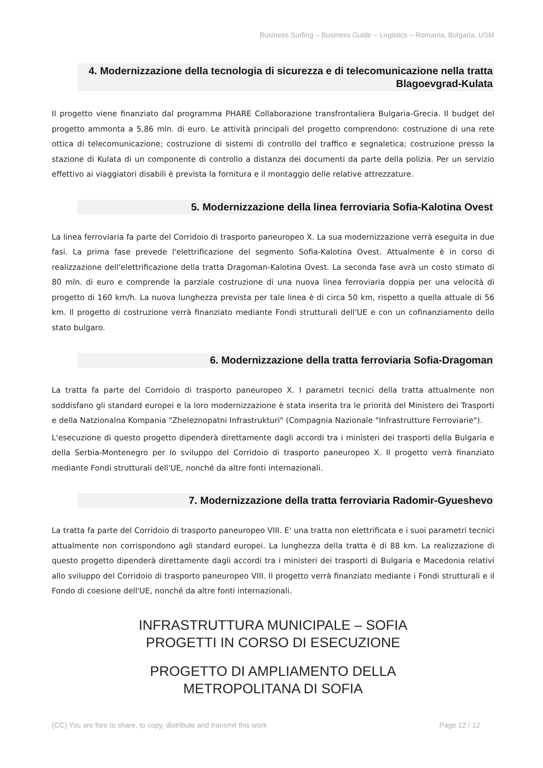Business Surfing – Business Guide – Logistics – Romania, Bulgaria, USM
4. Modernizzazione della tecnologia di sicurezza e di telecomunicazione nella tratta Blagoevgrad-Kulata
Il progetto viene finanziato dal programma PHARE Collaborazione transfrontaliera Bulgaria-Grecia. Il budget del progetto ammonta a 5,86 mln. di euro. Le attività principali del progetto comprendono: costruzione di una rete ottica di telecomunicazione; costruzione di sistemi di controllo del traffico e segnaletica; costruzione presso la stazione di Kulata di un componente di controllo a distanza dei documenti da parte della polizia. Per un servizio effettivo ai viaggiatori disabili è prevista la fornitura e il montaggio delle relative attrezzature.
5. Modernizzazione della linea ferroviaria Sofia-Kalotina Ovest
La linea ferroviaria fa parte del Corridoio di trasporto paneuropeo X. La sua modernizzazione verrà eseguita in due fasi. La prima fase prevede l'elettrificazione del segmento Sofia-Kalotina Ovest. Attualmente è in corso di realizzazione dell'elettrificazione della tratta Dragoman-Kalotina Ovest. La seconda fase avrà un costo stimato di 80 mln. di euro e comprende la parziale costruzione di una nuova linea ferroviaria doppia per una velocità di progetto di 160 km/h. La nuova lunghezza prevista per tale linea è di circa 50 km, rispetto a quella attuale di 56 km. Il progetto di costruzione verrà finanziato mediante Fondi strutturali dell'UE e con un cofinanziamento dello stato bulgaro.
6. Modernizzazione della tratta ferroviaria Sofia-Dragoman
La tratta fa parte del Corridoio di trasporto paneuropeo X. I parametri tecnici della tratta attualmente non soddisfano gli standard europei e la loro modernizzazione è stata inserita tra le priorità del Ministero dei Trasporti e della Natzionalna Kompania "Zheleznopatni Infrastrukturi" (Compagnia Nazionale "Infrastrutture Ferroviarie").
L'esecuzione di questo progetto dipenderà direttamente dagli accordi tra i ministeri dei trasporti della Bulgaria e della Serbia-Montenegro per lo sviluppo del Corridoio di trasporto paneuropeo X. Il progetto verrà finanziato mediante Fondi strutturali dell'UE, nonché da altre fonti internazionali.
7. Modernizzazione della tratta ferroviaria Radomir-Gyueshevo
La tratta fa parte del Corridoio di trasporto paneuropeo VIII. E' una tratta non elettrificata e i suoi parametri tecnici attualmente non corrispondono agli standard europei. La lunghezza della tratta è di 88 km. La realizzazione di questo progetto dipenderà direttamente dagli accordi tra i ministeri dei trasporti di Bulgaria e Macedonia relativi allo sviluppo del Corridoio di trasporto paneuropeo VIII. Il progetto verrà finanziato mediante i Fondi strutturali e il Fondo di coesione dell'UE, nonché da altre fonti internazionali.
INFRASTRUTTURA MUNICIPALE – SOFIA
PROGETTI IN CORSO DI ESECUZIONE
PROGETTO DI AMPLIAMENTO DELLA
METROPOLITANA DI SOFIA
(CC) You are free to share, to copy, distribute and transmit this work Page 12 / 12